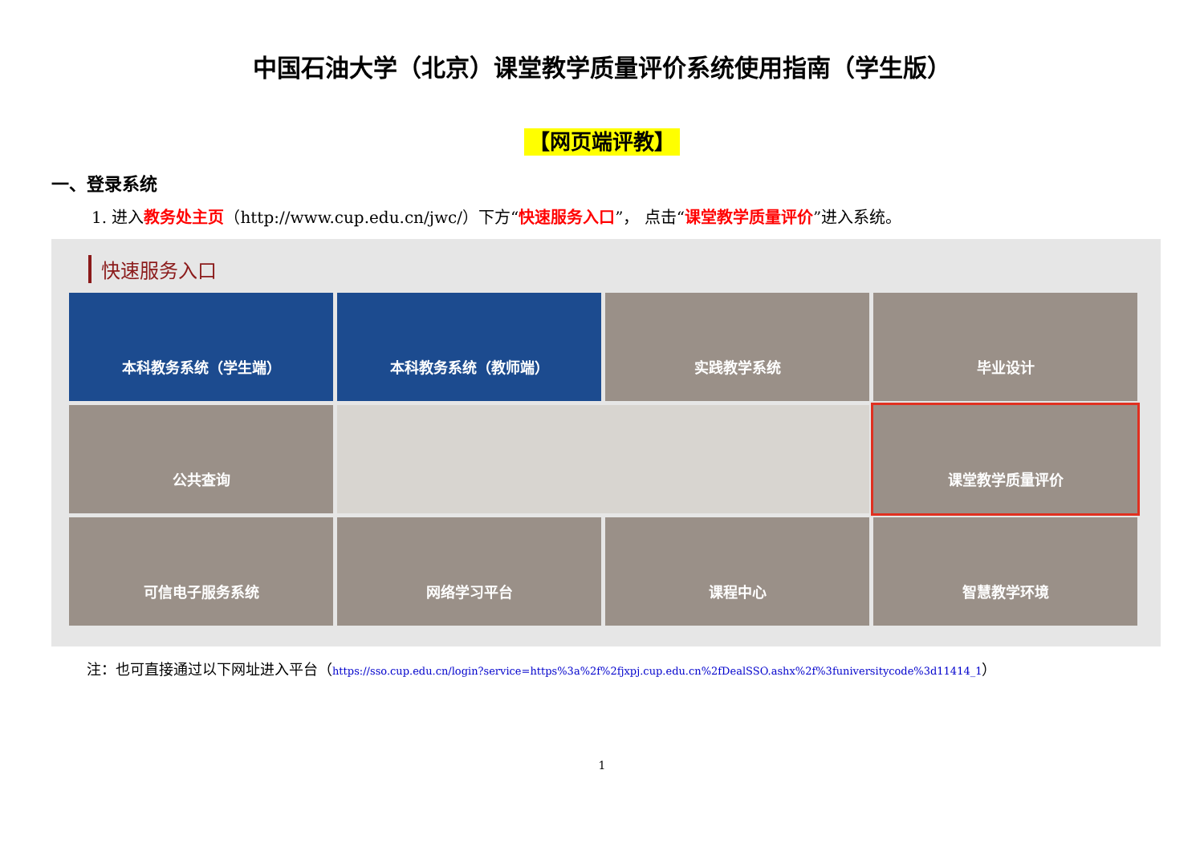中国石油大学（北京）课堂教学质量评价系统使用指南（学生版）
【网页端评教】
一、登录系统
1. 进入教务处主页（http://www.cup.edu.cn/jwc/）下方“快速服务入口”， 点击“课堂教学质量评价”进入系统。
快速服务入口
本科教务系统（学生端）
本科教务系统（教师端）
实践教学系统
毕业设计
公共查询
课堂教学质量评价
可信电子服务系统
网络学习平台
课程中心
智慧教学环境
注：也可直接通过以下网址进入平台（https://sso.cup.edu.cn/login?service=https%3a%2f%2fjxpj.cup.edu.cn%2fDealSSO.ashx%2f%3funiversitycode%3d11414_1）
1